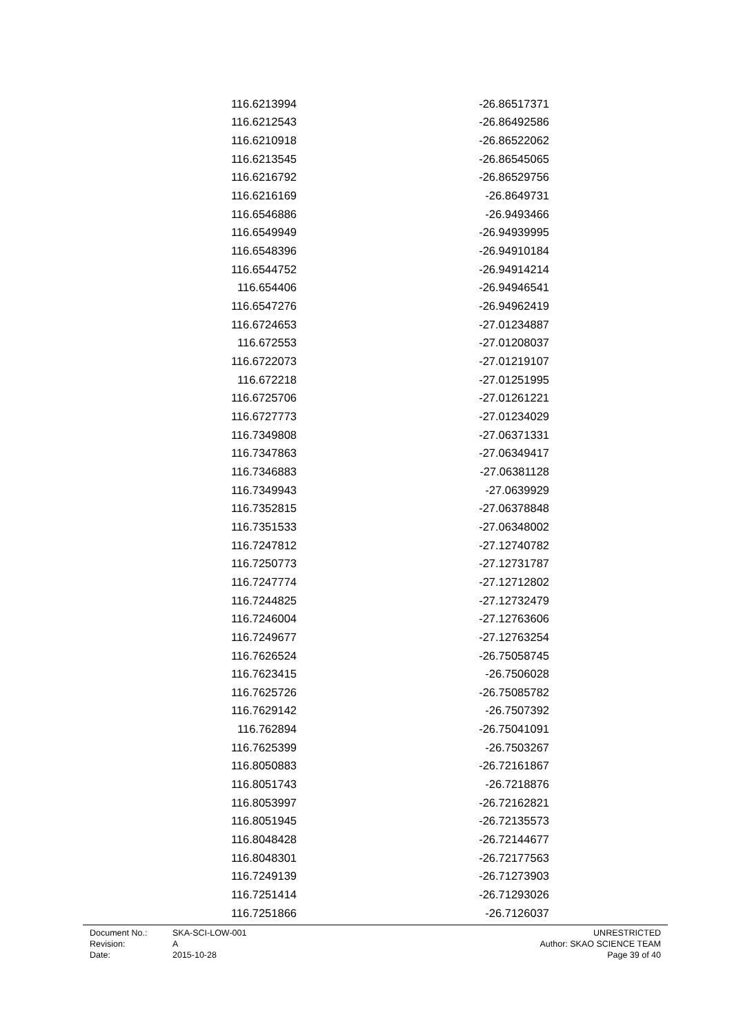| 116.6213994 | -26.86517371 |
| 116.6212543 | -26.86492586 |
| 116.6210918 | -26.86522062 |
| 116.6213545 | -26.86545065 |
| 116.6216792 | -26.86529756 |
| 116.6216169 | -26.8649731 |
| 116.6546886 | -26.9493466 |
| 116.6549949 | -26.94939995 |
| 116.6548396 | -26.94910184 |
| 116.6544752 | -26.94914214 |
| 116.654406 | -26.94946541 |
| 116.6547276 | -26.94962419 |
| 116.6724653 | -27.01234887 |
| 116.672553 | -27.01208037 |
| 116.6722073 | -27.01219107 |
| 116.672218 | -27.01251995 |
| 116.6725706 | -27.01261221 |
| 116.6727773 | -27.01234029 |
| 116.7349808 | -27.06371331 |
| 116.7347863 | -27.06349417 |
| 116.7346883 | -27.06381128 |
| 116.7349943 | -27.0639929 |
| 116.7352815 | -27.06378848 |
| 116.7351533 | -27.06348002 |
| 116.7247812 | -27.12740782 |
| 116.7250773 | -27.12731787 |
| 116.7247774 | -27.12712802 |
| 116.7244825 | -27.12732479 |
| 116.7246004 | -27.12763606 |
| 116.7249677 | -27.12763254 |
| 116.7626524 | -26.75058745 |
| 116.7623415 | -26.7506028 |
| 116.7625726 | -26.75085782 |
| 116.7629142 | -26.7507392 |
| 116.762894 | -26.75041091 |
| 116.7625399 | -26.7503267 |
| 116.8050883 | -26.72161867 |
| 116.8051743 | -26.7218876 |
| 116.8053997 | -26.72162821 |
| 116.8051945 | -26.72135573 |
| 116.8048428 | -26.72144677 |
| 116.8048301 | -26.72177563 |
| 116.7249139 | -26.71273903 |
| 116.7251414 | -26.71293026 |
| 116.7251866 | -26.7126037 |
| Document No.: | SKA-SCI-LOW-001 | UNRESTRICTED |
| Revision: | A | Author: SKAO SCIENCE TEAM |
| Date: | 2015-10-28 | Page 39 of 40 |